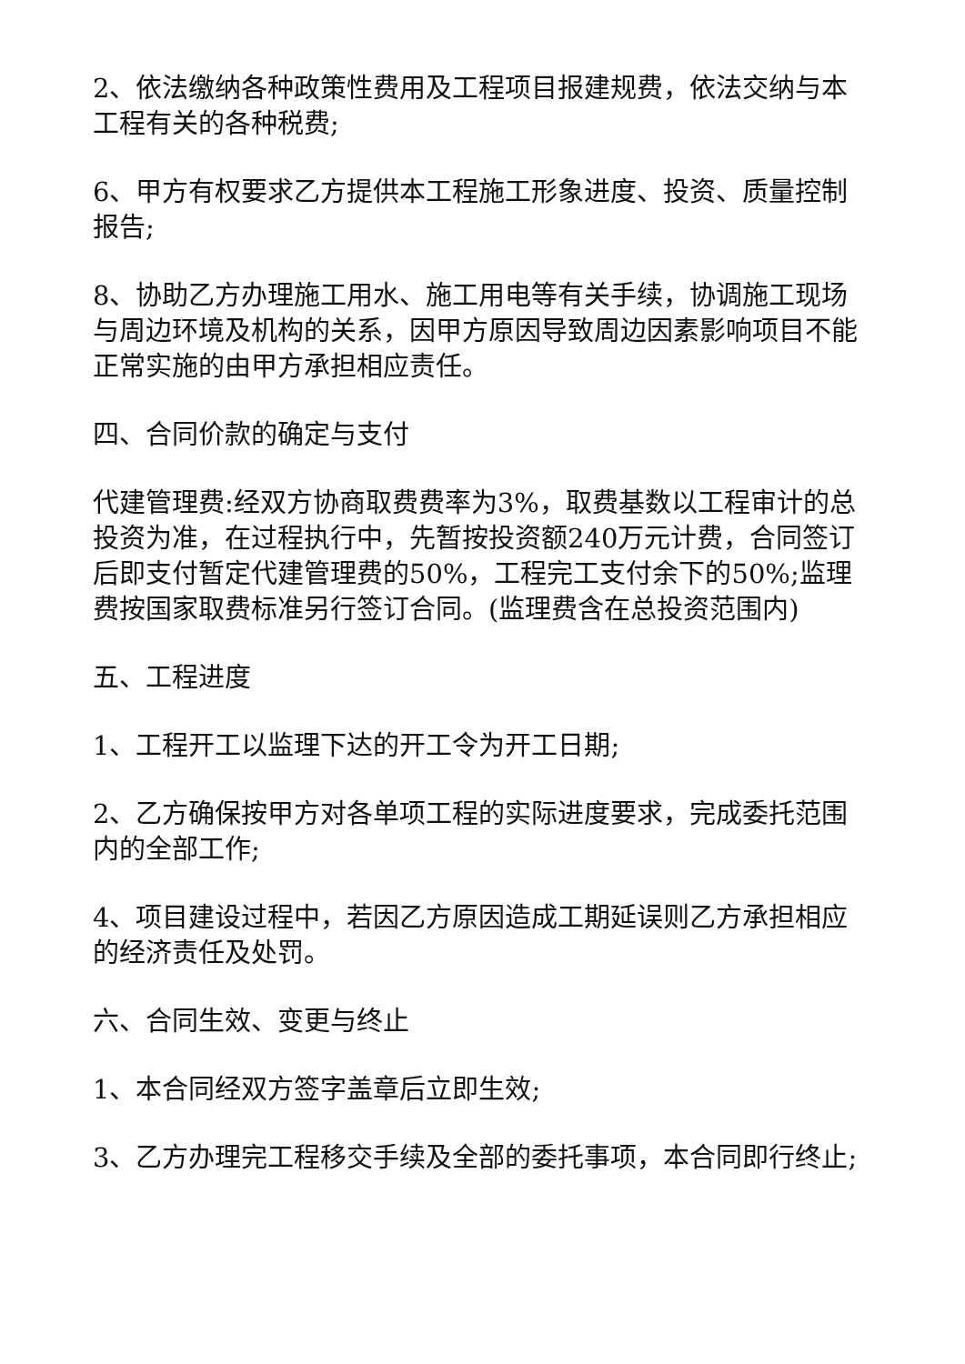2、依法缴纳各种政策性费用及工程项目报建规费，依法交纳与本工程有关的各种税费;
6、甲方有权要求乙方提供本工程施工形象进度、投资、质量控制报告;
8、协助乙方办理施工用水、施工用电等有关手续，协调施工现场与周边环境及机构的关系，因甲方原因导致周边因素影响项目不能正常实施的由甲方承担相应责任。
四、合同价款的确定与支付
代建管理费:经双方协商取费费率为3%，取费基数以工程审计的总投资为准，在过程执行中，先暂按投资额240万元计费，合同签订后即支付暂定代建管理费的50%，工程完工支付余下的50%;监理费按国家取费标准另行签订合同。(监理费含在总投资范围内)
五、工程进度
1、工程开工以监理下达的开工令为开工日期;
2、乙方确保按甲方对各单项工程的实际进度要求，完成委托范围内的全部工作;
4、项目建设过程中，若因乙方原因造成工期延误则乙方承担相应的经济责任及处罚。
六、合同生效、变更与终止
1、本合同经双方签字盖章后立即生效;
3、乙方办理完工程移交手续及全部的委托事项，本合同即行终止;